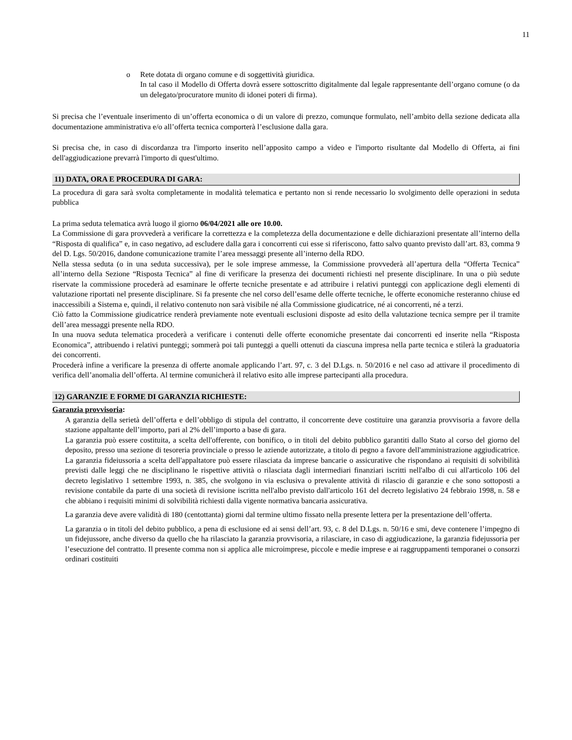11
o Rete dotata di organo comune e di soggettività giuridica.
In tal caso il Modello di Offerta dovrà essere sottoscritto digitalmente dal legale rappresentante dell’organo comune (o da un delegato/procuratore munito di idonei poteri di firma).
Si precisa che l’eventuale inserimento di un’offerta economica o di un valore di prezzo, comunque formulato, nell’ambito della sezione dedicata alla documentazione amministrativa e/o all’offerta tecnica comporterà l’esclusione dalla gara.
Si precisa che, in caso di discordanza tra l'importo inserito nell’apposito campo a video e l'importo risultante dal Modello di Offerta, ai fini dell'aggiudicazione prevarrà l'importo di quest'ultimo.
11) DATA, ORA E PROCEDURA DI GARA:
La procedura di gara sarà svolta completamente in modalità telematica e pertanto non si rende necessario lo svolgimento delle operazioni in seduta pubblica
La prima seduta telematica avrà luogo il giorno 06/04/2021 alle ore 10.00.
La Commissione di gara provvederà a verificare la correttezza e la completezza della documentazione e delle dichiarazioni presentate all’interno della “Risposta di qualifica” e, in caso negativo, ad escludere dalla gara i concorrenti cui esse si riferiscono, fatto salvo quanto previsto dall’art. 83, comma 9 del D. Lgs. 50/2016, dandone comunicazione tramite l’area messaggi presente all’interno della RDO.
Nella stessa seduta (o in una seduta successiva), per le sole imprese ammesse, la Commissione provvederà all’apertura della “Offerta Tecnica” all’interno della Sezione “Risposta Tecnica” al fine di verificare la presenza dei documenti richiesti nel presente disciplinare. In una o più sedute riservate la commissione procederà ad esaminare le offerte tecniche presentate e ad attribuire i relativi punteggi con applicazione degli elementi di valutazione riportati nel presente disciplinare. Si fa presente che nel corso dell’esame delle offerte tecniche, le offerte economiche resteranno chiuse ed inaccessibili a Sistema e, quindi, il relativo contenuto non sarà visibile né alla Commissione giudicatrice, né ai concorrenti, né a terzi.
Ciò fatto la Commissione giudicatrice renderà previamente note eventuali esclusioni disposte ad esito della valutazione tecnica sempre per il tramite dell’area messaggi presente nella RDO.
In una nuova seduta telematica procederà a verificare i contenuti delle offerte economiche presentate dai concorrenti ed inserite nella “Risposta Economica”, attribuendo i relativi punteggi; sommerà poi tali punteggi a quelli ottenuti da ciascuna impresa nella parte tecnica e stilerà la graduatoria dei concorrenti.
Procederà infine a verificare la presenza di offerte anomale applicando l’art. 97, c. 3 del D.Lgs. n. 50/2016 e nel caso ad attivare il procedimento di verifica dell’anomalia dell’offerta. Al termine comunicherà il relativo esito alle imprese partecipanti alla procedura.
12) GARANZIE E FORME DI GARANZIA RICHIESTE:
Garanzia provvisoria:
A garanzia della serietà dell’offerta e dell’obbligo di stipula del contratto, il concorrente deve costituire una garanzia provvisoria a favore della stazione appaltante dell’importo, pari al 2% dell’importo a base di gara.
La garanzia può essere costituita, a scelta dell'offerente, con bonifico, o in titoli del debito pubblico garantiti dallo Stato al corso del giorno del deposito, presso una sezione di tesoreria provinciale o presso le aziende autorizzate, a titolo di pegno a favore dell'amministrazione aggiudicatrice. La garanzia fideiussoria a scelta dell'appaltatore può essere rilasciata da imprese bancarie o assicurative che rispondano ai requisiti di solvibilità previsti dalle leggi che ne disciplinano le rispettive attività o rilasciata dagli intermediari finanziari iscritti nell'albo di cui all'articolo 106 del decreto legislativo 1 settembre 1993, n. 385, che svolgono in via esclusiva o prevalente attività di rilascio di garanzie e che sono sottoposti a revisione contabile da parte di una società di revisione iscritta nell'albo previsto dall'articolo 161 del decreto legislativo 24 febbraio 1998, n. 58 e che abbiano i requisiti minimi di solvibilità richiesti dalla vigente normativa bancaria assicurativa.
La garanzia deve avere validità di 180 (centottanta) giorni dal termine ultimo fissato nella presente lettera per la presentazione dell’offerta.
La garanzia o in titoli del debito pubblico, a pena di esclusione ed ai sensi dell’art. 93, c. 8 del D.Lgs. n. 50/16 e smi, deve contenere l’impegno di un fidejussore, anche diverso da quello che ha rilasciato la garanzia provvisoria, a rilasciare, in caso di aggiudicazione, la garanzia fidejussoria per l’esecuzione del contratto. Il presente comma non si applica alle microimprese, piccole e medie imprese e ai raggruppamenti temporanei o consorzi ordinari costituiti